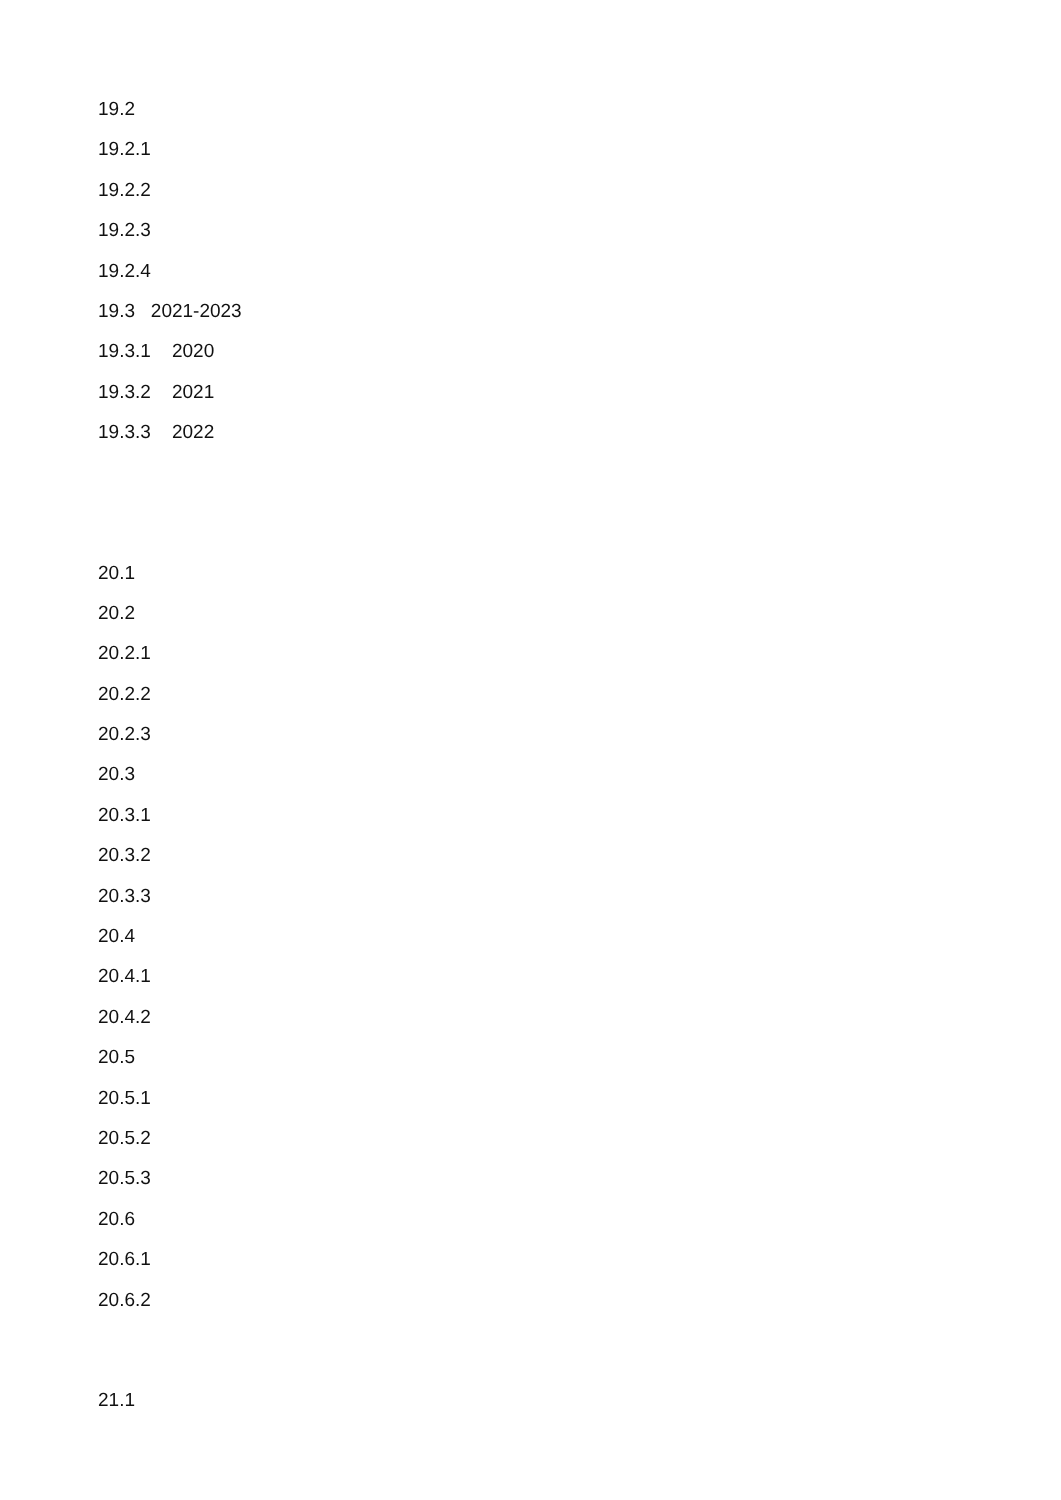19.2
19.2.1
19.2.2
19.2.3
19.2.4
19.3 2021-2023
19.3.1 2020
19.3.2 2021
19.3.3 2022
20.1
20.2
20.2.1
20.2.2
20.2.3
20.3
20.3.1
20.3.2
20.3.3
20.4
20.4.1
20.4.2
20.5
20.5.1
20.5.2
20.5.3
20.6
20.6.1
20.6.2
21.1